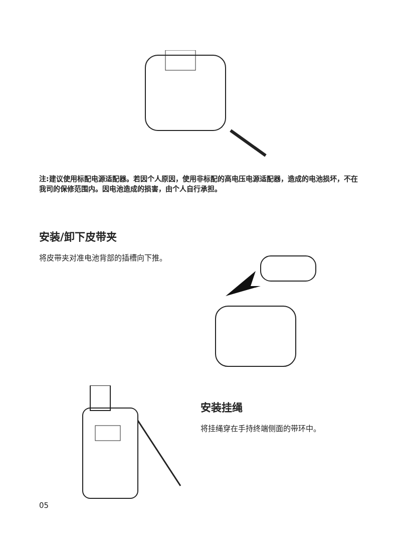注:建议使用标配电源适配器。若因个人原因，使用非标配的高电压电源适配器，造成的电池损坏，不在我司的保修范围内。因电池造成的损害，由个人自行承担。
安装/卸下皮带夹
将皮带夹对准电池背部的插槽向下推。
安装挂绳
将挂绳穿在手持终端侧面的带环中。
05